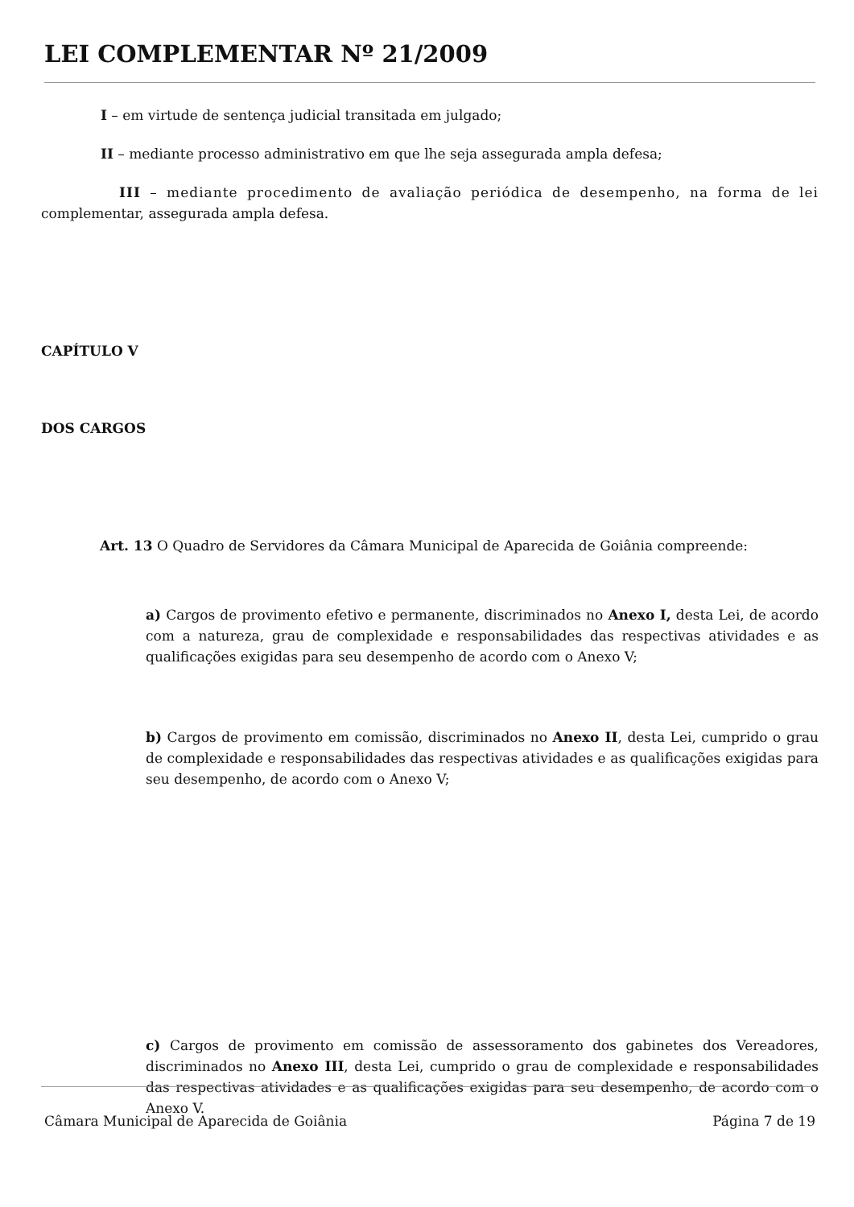LEI COMPLEMENTAR Nº 21/2009
I – em virtude de sentença judicial transitada em julgado;
II – mediante processo administrativo em que lhe seja assegurada ampla defesa;
III – mediante procedimento de avaliação periódica de desempenho, na forma de lei complementar, assegurada ampla defesa.
CAPÍTULO V
DOS CARGOS
Art. 13 O Quadro de Servidores da Câmara Municipal de Aparecida de Goiânia compreende:
a) Cargos de provimento efetivo e permanente, discriminados no Anexo I, desta Lei, de acordo com a natureza, grau de complexidade e responsabilidades das respectivas atividades e as qualificações exigidas para seu desempenho de acordo com o Anexo V;
b) Cargos de provimento em comissão, discriminados no Anexo II, desta Lei, cumprido o grau de complexidade e responsabilidades das respectivas atividades e as qualificações exigidas para seu desempenho, de acordo com o Anexo V;
c) Cargos de provimento em comissão de assessoramento dos gabinetes dos Vereadores, discriminados no Anexo III, desta Lei, cumprido o grau de complexidade e responsabilidades das respectivas atividades e as qualificações exigidas para seu desempenho, de acordo com o Anexo V.
Câmara Municipal de Aparecida de Goiânia Página 7 de 19